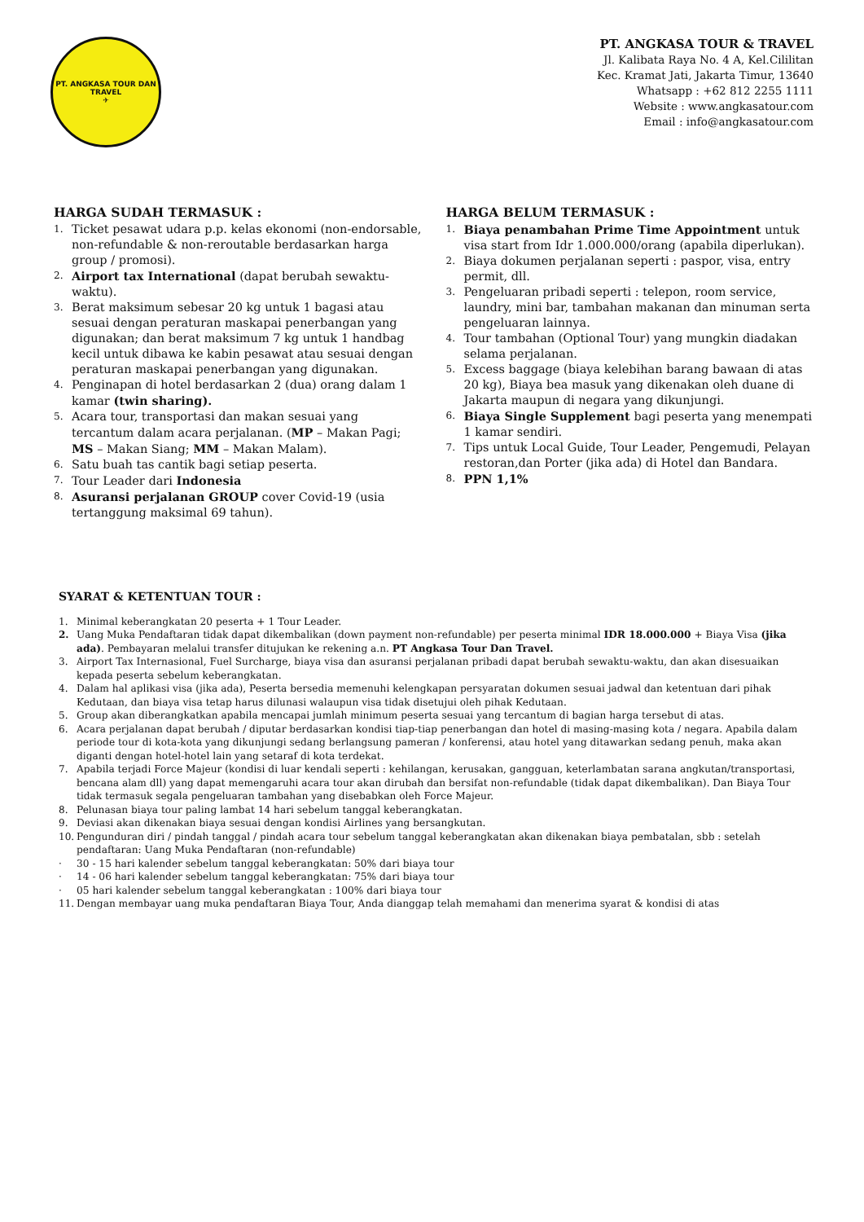PT. ANGKASA TOUR DAN TRAVEL
✈
PT. ANGKASA TOUR & TRAVEL
Jl. Kalibata Raya No. 4 A, Kel.Cililitan
Kec. Kramat Jati, Jakarta Timur, 13640
Whatsapp : +62 812 2255 1111
Website : www.angkasatour.com
Email : info@angkasatour.com
HARGA SUDAH TERMASUK :
1. Ticket pesawat udara p.p. kelas ekonomi (non-endorsable, non-refundable & non-reroutable berdasarkan harga group / promosi).
2. Airport tax International (dapat berubah sewaktu-waktu).
3. Berat maksimum sebesar 20 kg untuk 1 bagasi atau sesuai dengan peraturan maskapai penerbangan yang digunakan; dan berat maksimum 7 kg untuk 1 handbag kecil untuk dibawa ke kabin pesawat atau sesuai dengan peraturan maskapai penerbangan yang digunakan.
4. Penginapan di hotel berdasarkan 2 (dua) orang dalam 1 kamar (twin sharing).
5. Acara tour, transportasi dan makan sesuai yang tercantum dalam acara perjalanan. (MP – Makan Pagi; MS – Makan Siang; MM – Makan Malam).
6. Satu buah tas cantik bagi setiap peserta.
7. Tour Leader dari Indonesia
8. Asuransi perjalanan GROUP cover Covid-19 (usia tertanggung maksimal 69 tahun).
HARGA BELUM TERMASUK :
1. Biaya penambahan Prime Time Appointment untuk visa start from Idr 1.000.000/orang (apabila diperlukan).
2. Biaya dokumen perjalanan seperti : paspor, visa, entry permit, dll.
3. Pengeluaran pribadi seperti : telepon, room service, laundry, mini bar, tambahan makanan dan minuman serta pengeluaran lainnya.
4. Tour tambahan (Optional Tour) yang mungkin diadakan selama perjalanan.
5. Excess baggage (biaya kelebihan barang bawaan di atas 20 kg), Biaya bea masuk yang dikenakan oleh duane di Jakarta maupun di negara yang dikunjungi.
6. Biaya Single Supplement bagi peserta yang menempati 1 kamar sendiri.
7. Tips untuk Local Guide, Tour Leader, Pengemudi, Pelayan restoran,dan Porter (jika ada) di Hotel dan Bandara.
8. PPN 1,1%
SYARAT & KETENTUAN TOUR :
1. Minimal keberangkatan 20 peserta + 1 Tour Leader.
2. Uang Muka Pendaftaran tidak dapat dikembalikan (down payment non-refundable) per peserta minimal IDR 18.000.000 + Biaya Visa (jika ada). Pembayaran melalui transfer ditujukan ke rekening a.n. PT Angkasa Tour Dan Travel.
3. Airport Tax Internasional, Fuel Surcharge, biaya visa dan asuransi perjalanan pribadi dapat berubah sewaktu-waktu, dan akan disesuaikan kepada peserta sebelum keberangkatan.
4. Dalam hal aplikasi visa (jika ada), Peserta bersedia memenuhi kelengkapan persyaratan dokumen sesuai jadwal dan ketentuan dari pihak Kedutaan, dan biaya visa tetap harus dilunasi walaupun visa tidak disetujui oleh pihak Kedutaan.
5. Group akan diberangkatkan apabila mencapai jumlah minimum peserta sesuai yang tercantum di bagian harga tersebut di atas.
6. Acara perjalanan dapat berubah / diputar berdasarkan kondisi tiap-tiap penerbangan dan hotel di masing-masing kota / negara. Apabila dalam periode tour di kota-kota yang dikunjungi sedang berlangsung pameran / konferensi, atau hotel yang ditawarkan sedang penuh, maka akan diganti dengan hotel-hotel lain yang setaraf di kota terdekat.
7. Apabila terjadi Force Majeur (kondisi di luar kendali seperti : kehilangan, kerusakan, gangguan, keterlambatan sarana angkutan/transportasi, bencana alam dll) yang dapat memengaruhi acara tour akan dirubah dan bersifat non-refundable (tidak dapat dikembalikan). Dan Biaya Tour tidak termasuk segala pengeluaran tambahan yang disebabkan oleh Force Majeur.
8. Pelunasan biaya tour paling lambat 14 hari sebelum tanggal keberangkatan.
9. Deviasi akan dikenakan biaya sesuai dengan kondisi Airlines yang bersangkutan.
10. Pengunduran diri / pindah tanggal / pindah acara tour sebelum tanggal keberangkatan akan dikenakan biaya pembatalan, sbb : setelah pendaftaran: Uang Muka Pendaftaran (non-refundable)
· 30 - 15 hari kalender sebelum tanggal keberangkatan: 50% dari biaya tour
· 14 - 06 hari kalender sebelum tanggal keberangkatan: 75% dari biaya tour
· 05 hari kalender sebelum tanggal keberangkatan : 100% dari biaya tour
11. Dengan membayar uang muka pendaftaran Biaya Tour, Anda dianggap telah memahami dan menerima syarat & kondisi di atas